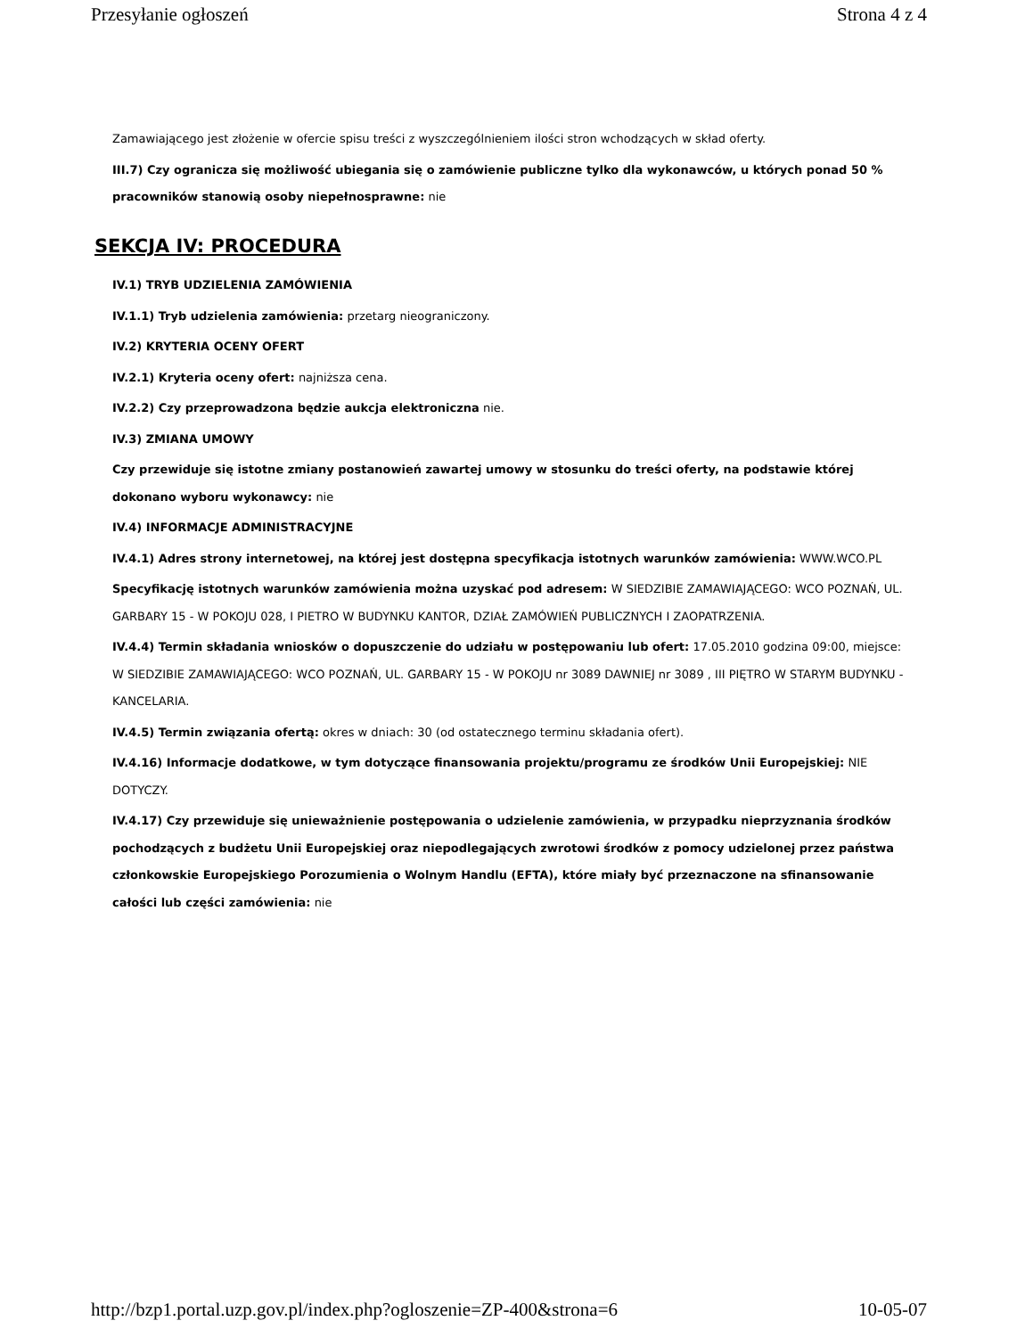Przesyłanie ogłoszeń Strona 4 z 4
Zamawiającego jest złożenie w ofercie spisu treści z wyszczególnieniem ilości stron wchodzących w skład oferty.
III.7) Czy ogranicza się możliwość ubiegania się o zamówienie publiczne tylko dla wykonawców, u których ponad 50 % pracowników stanowią osoby niepełnosprawne: nie
SEKCJA IV: PROCEDURA
IV.1) TRYB UDZIELENIA ZAMÓWIENIA
IV.1.1) Tryb udzielenia zamówienia: przetarg nieograniczony.
IV.2) KRYTERIA OCENY OFERT
IV.2.1) Kryteria oceny ofert: najniższa cena.
IV.2.2) Czy przeprowadzona będzie aukcja elektroniczna nie.
IV.3) ZMIANA UMOWY
Czy przewiduje się istotne zmiany postanowień zawartej umowy w stosunku do treści oferty, na podstawie której dokonano wyboru wykonawcy: nie
IV.4) INFORMACJE ADMINISTRACYJNE
IV.4.1) Adres strony internetowej, na której jest dostępna specyfikacja istotnych warunków zamówienia: WWW.WCO.PL
Specyfikację istotnych warunków zamówienia można uzyskać pod adresem: W SIEDZIBIE ZAMAWIAJĄCEGO: WCO POZNAŃ, UL. GARBARY 15 - W POKOJU 028, I PIETRO W BUDYNKU KANTOR, DZIAŁ ZAMÓWIEŃ PUBLICZNYCH I ZAOPATRZENIA.
IV.4.4) Termin składania wniosków o dopuszczenie do udziału w postępowaniu lub ofert: 17.05.2010 godzina 09:00, miejsce: W SIEDZIBIE ZAMAWIAJĄCEGO: WCO POZNAŃ, UL. GARBARY 15 - W POKOJU nr 3089 DAWNIEJ nr 3089 , III PIĘTRO W STARYM BUDYNKU - KANCELARIA.
IV.4.5) Termin związania ofertą: okres w dniach: 30 (od ostatecznego terminu składania ofert).
IV.4.16) Informacje dodatkowe, w tym dotyczące finansowania projektu/programu ze środków Unii Europejskiej: NIE DOTYCZY.
IV.4.17) Czy przewiduje się unieważnienie postępowania o udzielenie zamówienia, w przypadku nieprzyznania środków pochodzących z budżetu Unii Europejskiej oraz niepodlegających zwrotowi środków z pomocy udzielonej przez państwa członkowskie Europejskiego Porozumienia o Wolnym Handlu (EFTA), które miały być przeznaczone na sfinansowanie całości lub części zamówienia: nie
http://bzp1.portal.uzp.gov.pl/index.php?ogloszenie=ZP-400&strona=6 10-05-07